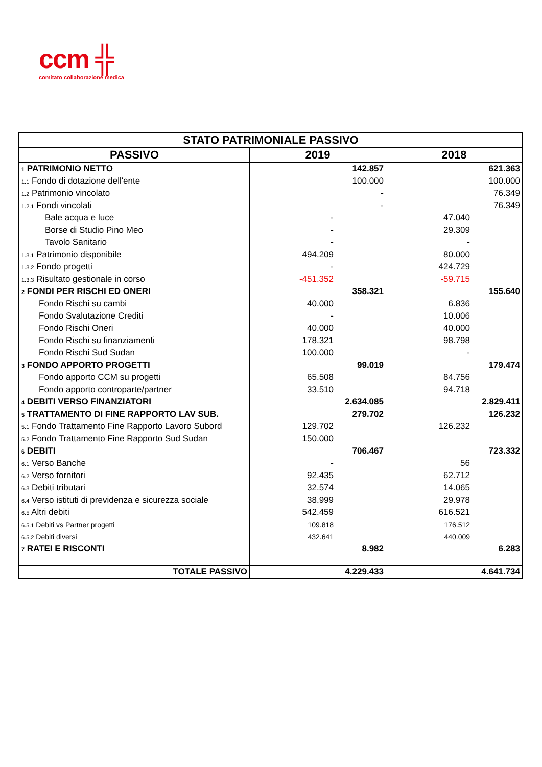ccm ╬
comitato collaborazione medica
| STATO PATRIMONIALE PASSIVO | | | | |
| --- | --- | --- | --- | --- |
| PASSIVO | 2019 | | 2018 | |
| 1 PATRIMONIO NETTO | | 142.857 | | 621.363 |
| 1.1 Fondo di dotazione dell'ente | | 100.000 | | 100.000 |
| 1.2 Patrimonio vincolato | | - | | 76.349 |
| 1.2.1 Fondi vincolati | | - | | 76.349 |
| Bale acqua e luce | - | | 47.040 | |
| Borse di Studio Pino Meo | - | | 29.309 | |
| Tavolo Sanitario | - | | - | |
| 1.3.1 Patrimonio disponibile | 494.209 | | 80.000 | |
| 1.3.2 Fondo progetti | - | | 424.729 | |
| 1.3.3 Risultato gestionale in corso | -451.352 | | -59.715 | |
| 2 FONDI PER RISCHI ED ONERI | | 358.321 | | 155.640 |
| Fondo Rischi su cambi | 40.000 | | 6.836 | |
| Fondo Svalutazione Crediti | - | | 10.006 | |
| Fondo Rischi Oneri | 40.000 | | 40.000 | |
| Fondo Rischi su finanziamenti | 178.321 | | 98.798 | |
| Fondo Rischi Sud Sudan | 100.000 | | - | |
| 3 FONDO APPORTO PROGETTI | | 99.019 | | 179.474 |
| Fondo apporto CCM su progetti | 65.508 | | 84.756 | |
| Fondo apporto controparte/partner | 33.510 | | 94.718 | |
| 4 DEBITI VERSO FINANZIATORI | | 2.634.085 | | 2.829.411 |
| 5 TRATTAMENTO DI FINE RAPPORTO LAV SUB. | | 279.702 | | 126.232 |
| 5.1 Fondo Trattamento Fine Rapporto Lavoro Subord | 129.702 | | 126.232 | |
| 5.2 Fondo Trattamento Fine Rapporto Sud Sudan | 150.000 | | | |
| 6 DEBITI | | 706.467 | | 723.332 |
| 6.1 Verso Banche | - | | 56 | |
| 6.2 Verso fornitori | 92.435 | | 62.712 | |
| 6.3 Debiti tributari | 32.574 | | 14.065 | |
| 6.4 Verso istituti di previdenza e sicurezza sociale | 38.999 | | 29.978 | |
| 6.5 Altri debiti | 542.459 | | 616.521 | |
| 6.5.1 Debiti vs Partner progetti | 109.818 | | 176.512 | |
| 6.5.2 Debiti diversi | 432.641 | | 440.009 | |
| 7 RATEI E RISCONTI | | 8.982 | | 6.283 |
| TOTALE PASSIVO | | 4.229.433 | | 4.641.734 |